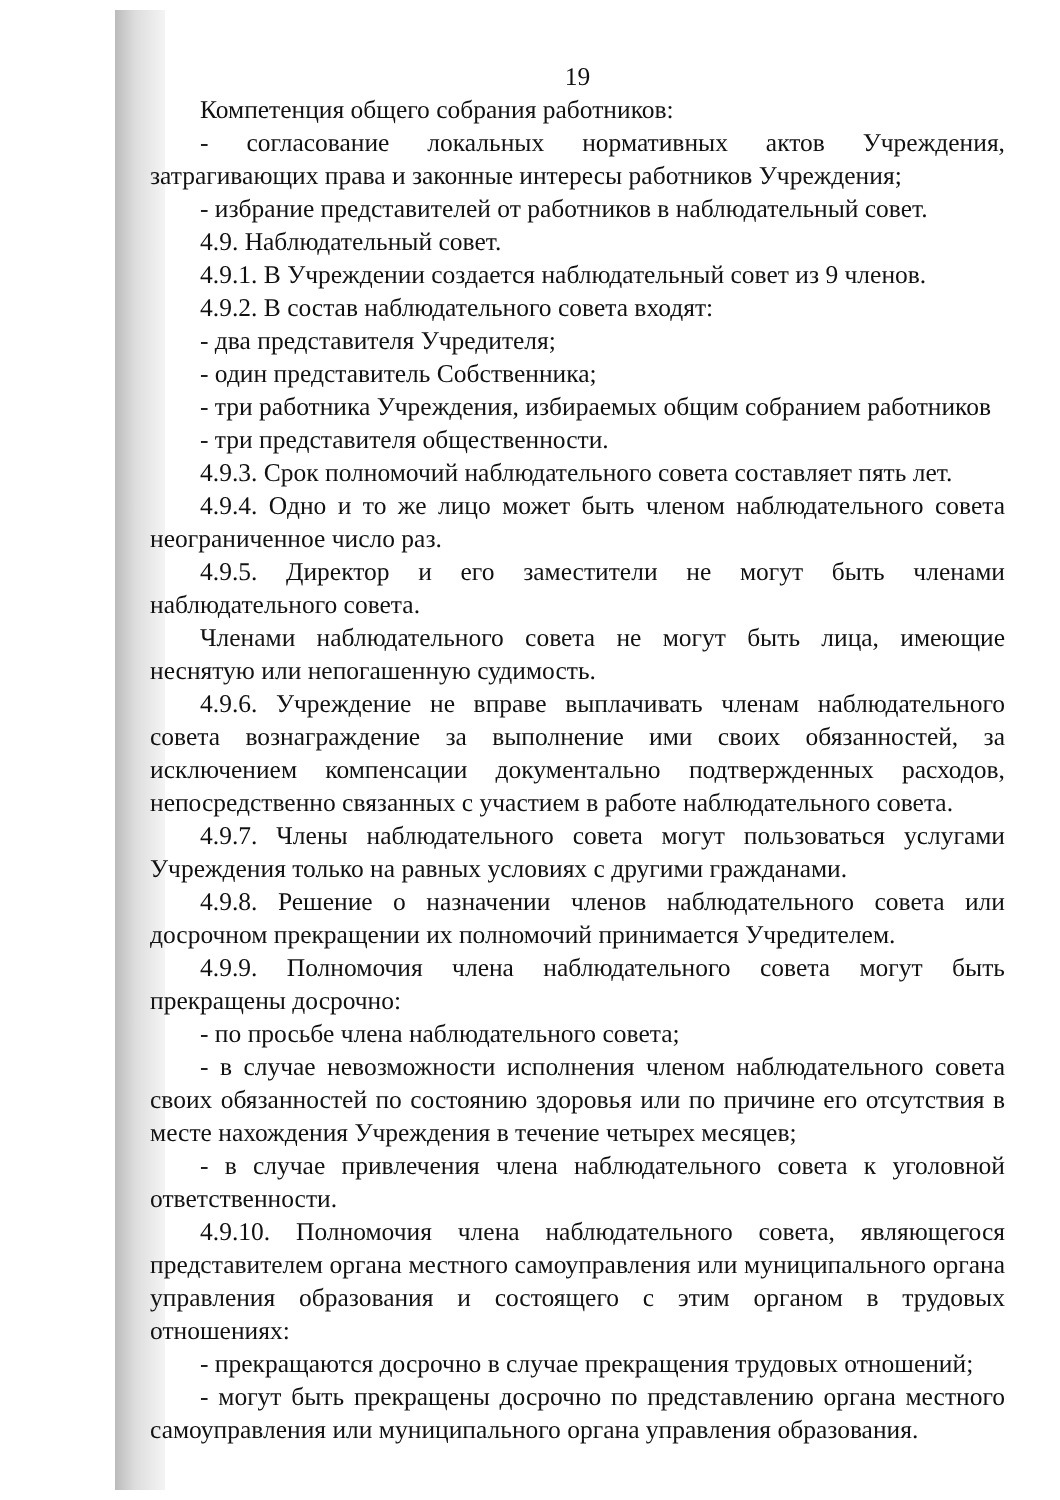19
Компетенция общего собрания работников:
- согласование локальных нормативных актов Учреждения, затрагивающих права и законные интересы работников Учреждения;
- избрание представителей от работников в наблюдательный совет.
4.9. Наблюдательный совет.
4.9.1. В Учреждении создается наблюдательный совет из 9 членов.
4.9.2. В состав наблюдательного совета входят:
- два представителя Учредителя;
- один представитель Собственника;
- три работника Учреждения, избираемых общим собранием работников
- три представителя общественности.
4.9.3. Срок полномочий наблюдательного совета составляет пять лет.
4.9.4. Одно и то же лицо может быть членом наблюдательного совета неограниченное число раз.
4.9.5. Директор и его заместители не могут быть членами наблюдательного совета.
Членами наблюдательного совета не могут быть лица, имеющие неснятую или непогашенную судимость.
4.9.6. Учреждение не вправе выплачивать членам наблюдательного совета вознаграждение за выполнение ими своих обязанностей, за исключением компенсации документально подтвержденных расходов, непосредственно связанных с участием в работе наблюдательного совета.
4.9.7. Члены наблюдательного совета могут пользоваться услугами Учреждения только на равных условиях с другими гражданами.
4.9.8. Решение о назначении членов наблюдательного совета или досрочном прекращении их полномочий принимается Учредителем.
4.9.9. Полномочия члена наблюдательного совета могут быть прекращены досрочно:
- по просьбе члена наблюдательного совета;
- в случае невозможности исполнения членом наблюдательного совета своих обязанностей по состоянию здоровья или по причине его отсутствия в месте нахождения Учреждения в течение четырех месяцев;
- в случае привлечения члена наблюдательного совета к уголовной ответственности.
4.9.10. Полномочия члена наблюдательного совета, являющегося представителем органа местного самоуправления или муниципального органа управления образования и состоящего с этим органом в трудовых отношениях:
- прекращаются досрочно в случае прекращения трудовых отношений;
- могут быть прекращены досрочно по представлению органа местного самоуправления или муниципального органа управления образования.